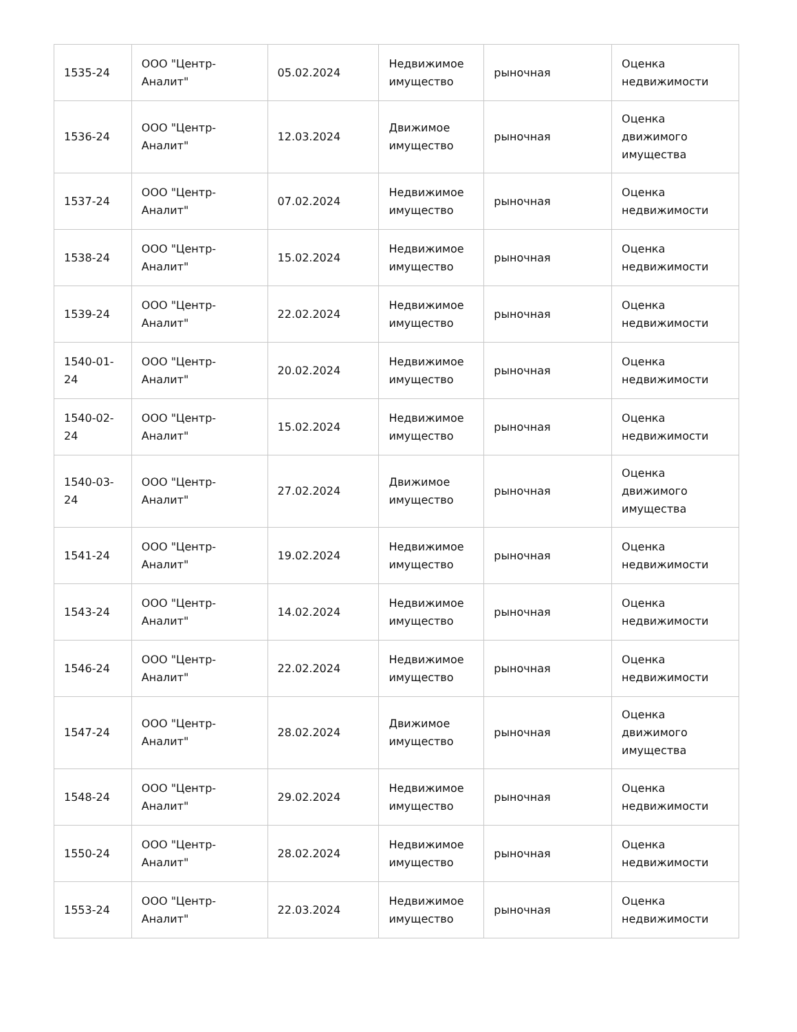| 1535-24 | ООО "Центр-Аналит" | 05.02.2024 | Недвижимое имущество | рыночная | Оценка недвижимости |
| 1536-24 | ООО "Центр-Аналит" | 12.03.2024 | Движимое имущество | рыночная | Оценка движимого имущества |
| 1537-24 | ООО "Центр-Аналит" | 07.02.2024 | Недвижимое имущество | рыночная | Оценка недвижимости |
| 1538-24 | ООО "Центр-Аналит" | 15.02.2024 | Недвижимое имущество | рыночная | Оценка недвижимости |
| 1539-24 | ООО "Центр-Аналит" | 22.02.2024 | Недвижимое имущество | рыночная | Оценка недвижимости |
| 1540-01-24 | ООО "Центр-Аналит" | 20.02.2024 | Недвижимое имущество | рыночная | Оценка недвижимости |
| 1540-02-24 | ООО "Центр-Аналит" | 15.02.2024 | Недвижимое имущество | рыночная | Оценка недвижимости |
| 1540-03-24 | ООО "Центр-Аналит" | 27.02.2024 | Движимое имущество | рыночная | Оценка движимого имущества |
| 1541-24 | ООО "Центр-Аналит" | 19.02.2024 | Недвижимое имущество | рыночная | Оценка недвижимости |
| 1543-24 | ООО "Центр-Аналит" | 14.02.2024 | Недвижимое имущество | рыночная | Оценка недвижимости |
| 1546-24 | ООО "Центр-Аналит" | 22.02.2024 | Недвижимое имущество | рыночная | Оценка недвижимости |
| 1547-24 | ООО "Центр-Аналит" | 28.02.2024 | Движимое имущество | рыночная | Оценка движимого имущества |
| 1548-24 | ООО "Центр-Аналит" | 29.02.2024 | Недвижимое имущество | рыночная | Оценка недвижимости |
| 1550-24 | ООО "Центр-Аналит" | 28.02.2024 | Недвижимое имущество | рыночная | Оценка недвижимости |
| 1553-24 | ООО "Центр-Аналит" | 22.03.2024 | Недвижимое имущество | рыночная | Оценка недвижимости |